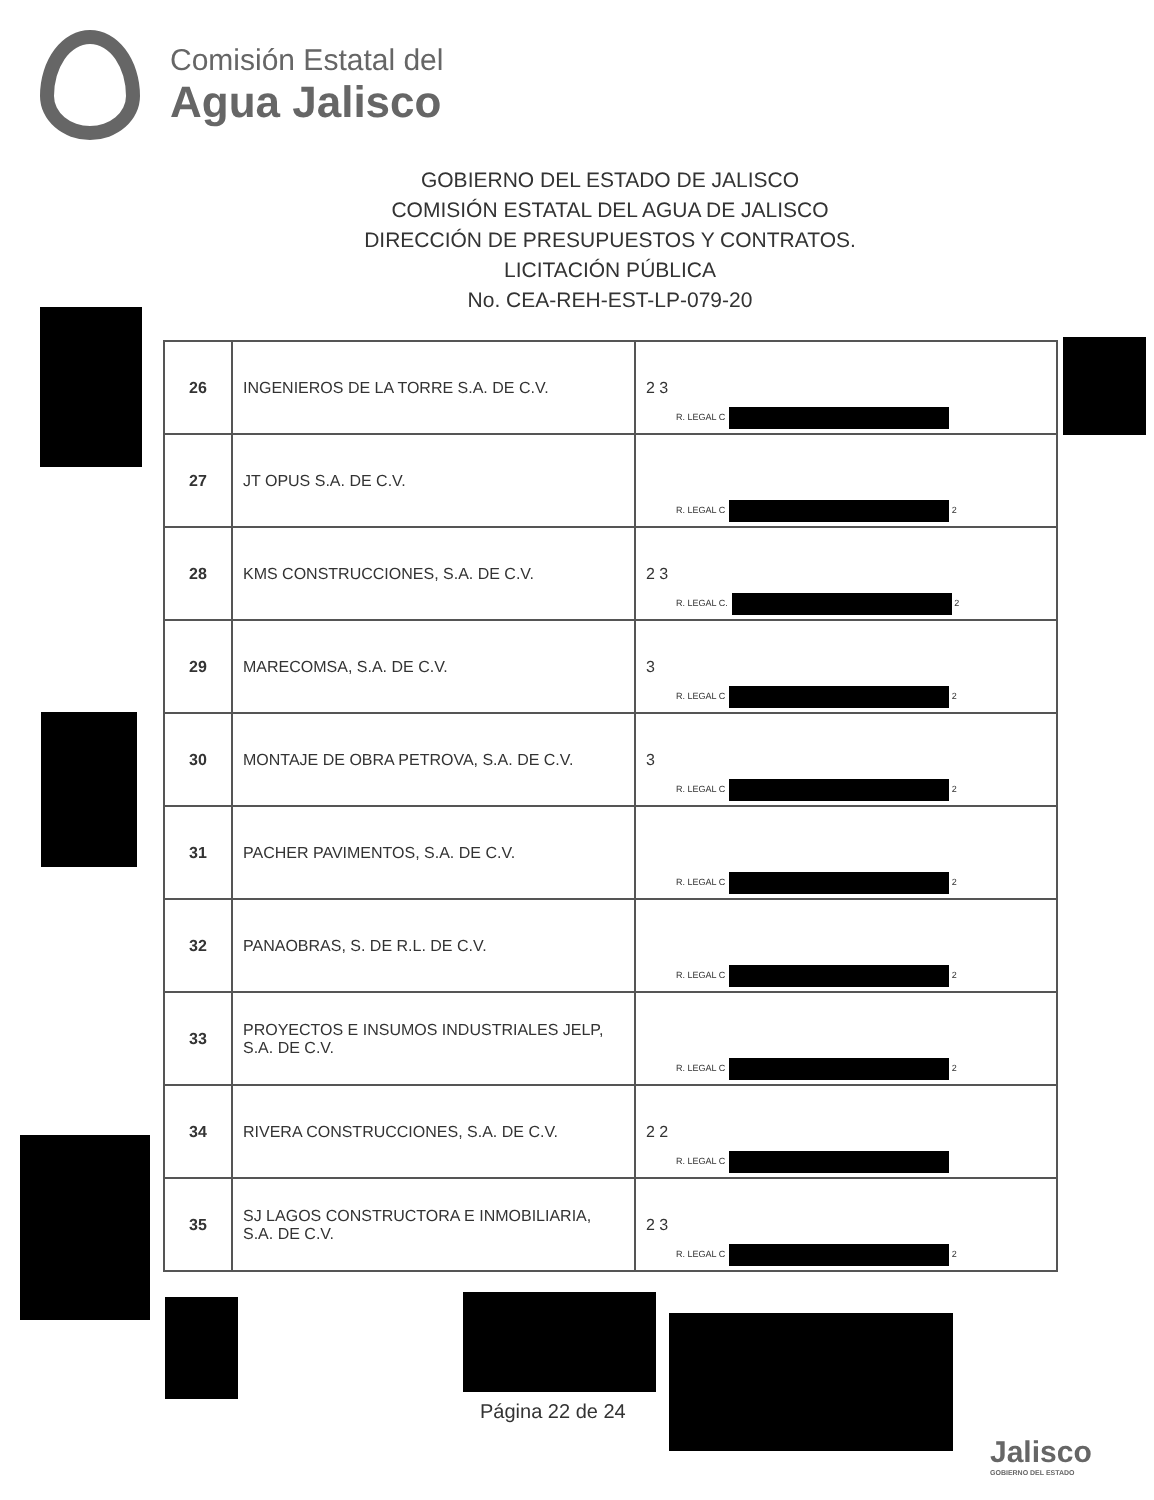Comisión Estatal del
Agua Jalisco
GOBIERNO DEL ESTADO DE JALISCO
COMISIÓN ESTATAL DEL AGUA DE JALISCO
DIRECCIÓN DE PRESUPUESTOS Y CONTRATOS.
LICITACIÓN PÚBLICA
No. CEA-REH-EST-LP-079-20
| 26 | INGENIEROS DE LA TORRE S.A. DE C.V. | 2 3 R. LEGAL C |
| 27 | JT OPUS S.A. DE C.V. | R. LEGAL C 2 |
| 28 | KMS CONSTRUCCIONES, S.A. DE C.V. | 2 3 R. LEGAL C. 2 |
| 29 | MARECOMSA, S.A. DE C.V. | 3 R. LEGAL C 2 |
| 30 | MONTAJE DE OBRA PETROVA, S.A. DE C.V. | 3 R. LEGAL C 2 |
| 31 | PACHER PAVIMENTOS, S.A. DE C.V. | R. LEGAL C 2 |
| 32 | PANAOBRAS, S. DE R.L. DE C.V. | R. LEGAL C 2 |
| 33 | PROYECTOS E INSUMOS INDUSTRIALES JELP, S.A. DE C.V. | R. LEGAL C 2 |
| 34 | RIVERA CONSTRUCCIONES, S.A. DE C.V. | 2 2 R. LEGAL C |
| 35 | SJ LAGOS CONSTRUCTORA E INMOBILIARIA, S.A. DE C.V. | 2 3 R. LEGAL C 2 |
Página 22 de 24
Jalisco
GOBIERNO DEL ESTADO